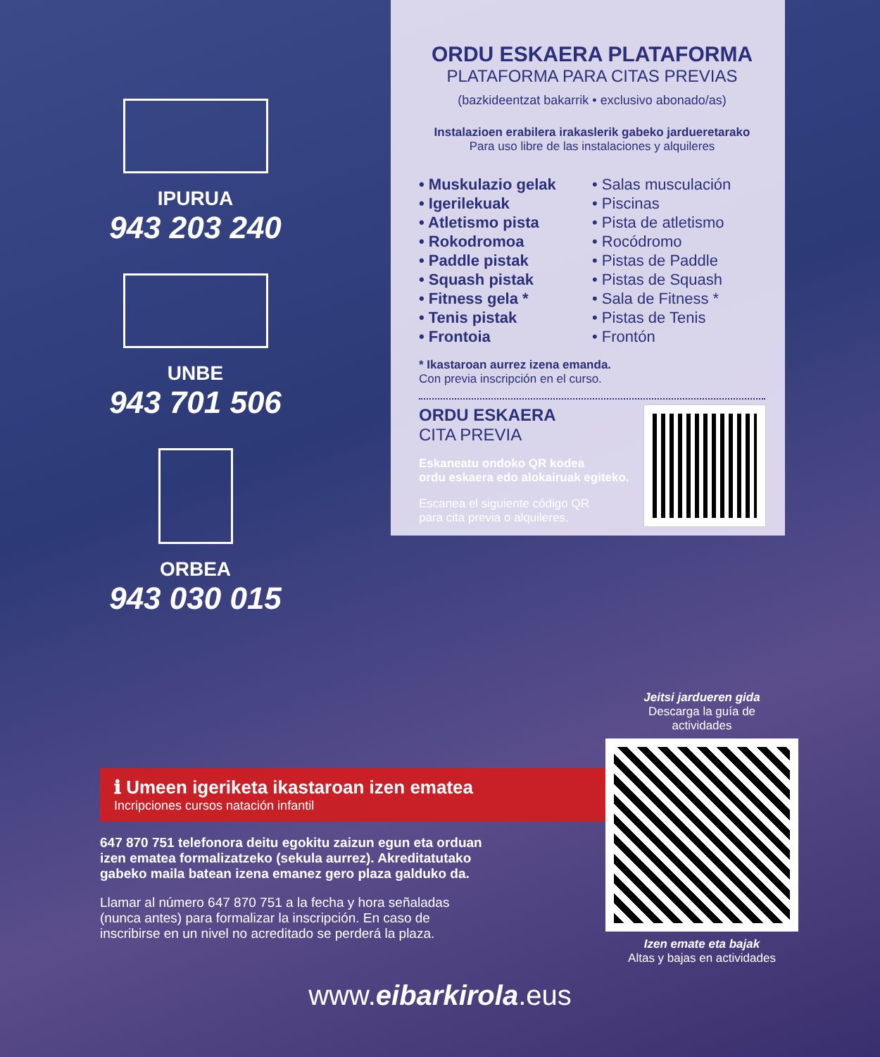IPURUA
943 203 240
UNBE
943 701 506
ORBEA
943 030 015
ORDU ESKAERA PLATAFORMA
PLATAFORMA PARA CITAS PREVIAS
(bazkideentzat bakarrik • exclusivo abonado/as)
Instalazioen erabilera irakaslerik gabeko jardueretarako
Para uso libre de las instalaciones y alquileres
• Muskulazio gelak
• Igerilekuak
• Atletismo pista
• Rokodromoa
• Paddle pistak
• Squash pistak
• Fitness gela *
• Tenis pistak
• Frontoia
• Salas musculación
• Piscinas
• Pista de atletismo
• Rocódromo
• Pistas de Paddle
• Pistas de Squash
• Sala de Fitness *
• Pistas de Tenis
• Frontón
* Ikastaroan aurrez izena emanda.
Con previa inscripción en el curso.
ORDU ESKAERA
CITA PREVIA
Eskaneatu ondoko QR kodea
ordu eskaera edo alokairuak egiteko.
Escanea el siguiente código QR
para cita previa o alquileres.
ℹ Umeen igeriketa ikastaroan izen ematea
Incripciones cursos natación infantil
647 870 751 telefonora deitu egokitu zaizun egun eta orduan izen ematea formalizatzeko (sekula aurrez). Akreditatutako gabeko maila batean izena emanez gero plaza galduko da.
Llamar al número 647 870 751 a la fecha y hora señaladas (nunca antes) para formalizar la inscripción. En caso de inscribirse en un nivel no acreditado se perderá la plaza.
Jeitsi jardueren gida
Descarga la guía de
actividades
Izen emate eta bajak
Altas y bajas en actividades
www.eibarkirola.eus